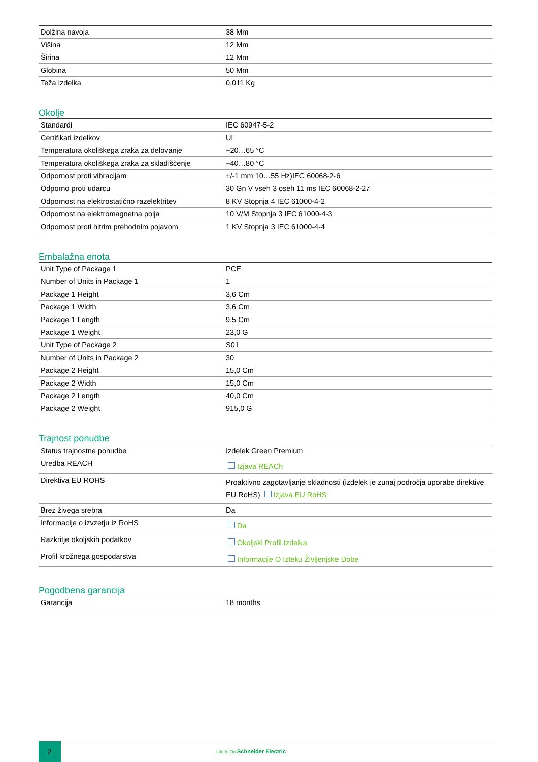| Dolžina navoja | 38 Mm |
| Višina | 12 Mm |
| Širina | 12 Mm |
| Globina | 50 Mm |
| Teža izdelka | 0,011 Kg |
Okolje
| Standardi | IEC 60947-5-2 |
| Certifikati izdelkov | UL |
| Temperatura okoliškega zraka za delovanje | −20…65 °C |
| Temperatura okoliškega zraka za skladiščenje | −40…80 °C |
| Odpornost proti vibracijam | +/-1 mm 10…55 Hz)IEC 60068-2-6 |
| Odporno proti udarcu | 30 Gn V vseh 3 oseh 11 ms IEC 60068-2-27 |
| Odpornost na elektrostatično razelektritev | 8 KV Stopnja 4 IEC 61000-4-2 |
| Odpornost na elektromagnetna polja | 10 V/M Stopnja 3 IEC 61000-4-3 |
| Odpornost proti hitrim prehodnim pojavom | 1 KV Stopnja 3 IEC 61000-4-4 |
Embalažna enota
| Unit Type of Package 1 | PCE |
| Number of Units in Package 1 | 1 |
| Package 1 Height | 3,6 Cm |
| Package 1 Width | 3,6 Cm |
| Package 1 Length | 9,5 Cm |
| Package 1 Weight | 23,0 G |
| Unit Type of Package 2 | S01 |
| Number of Units in Package 2 | 30 |
| Package 2 Height | 15,0 Cm |
| Package 2 Width | 15,0 Cm |
| Package 2 Length | 40,0 Cm |
| Package 2 Weight | 915,0 G |
Trajnost ponudbe
| Status trajnostne ponudbe | Izdelek Green Premium |
| Uredba REACH | Izjava REACh |
| Direktiva EU ROHS | Proaktivno zagotavljanje skladnosti (izdelek je zunaj področja uporabe direktive EU RoHS) Izjava EU RoHS |
| Brez živega srebra | Da |
| Informacije o izvzetju iz RoHS | Da |
| Razkritje okoljskih podatkov | Okoljski Profil Izdelka |
| Profil krožnega gospodarstva | Informacije O Izteku Življenjske Dobe |
Pogodbena garancija
| Garancija | 18 months |
2
Life Is On Schneider Electric